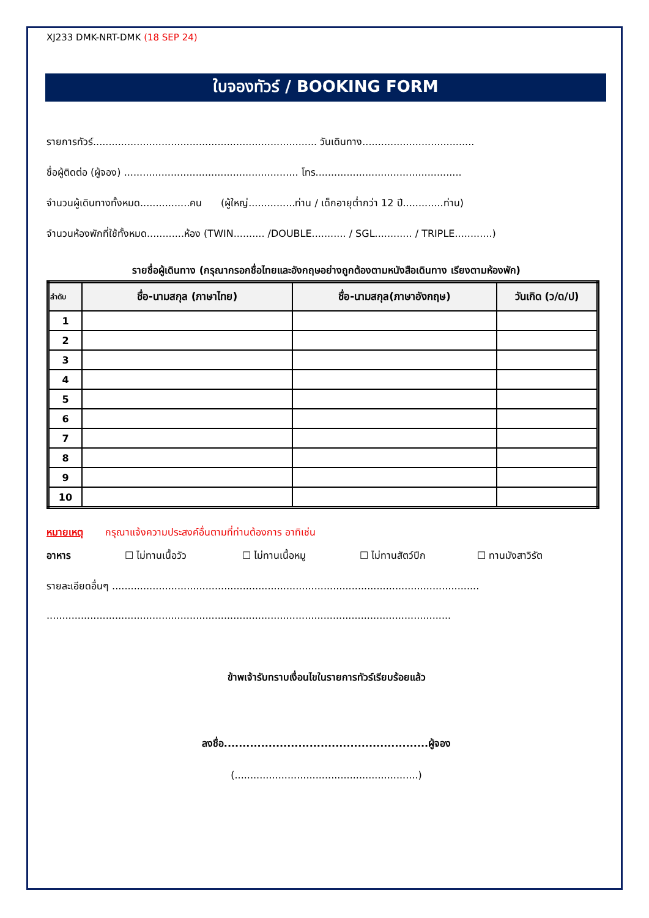XJ233 DMK-NRT-DMK (18 SEP 24)
ใบจองทัวร์ / BOOKING FORM
รายการทัวร์........................................................................ วันเดินทาง....................................
ชื่อผู้ติดต่อ (ผู้จอง) ........................................................ โทร...............................................
จำนวนผู้เดินทางทั้งหมด................คน (ผู้ใหญ่...............ท่าน / เด็กอายุต่ำกว่า 12 ปี.............ท่าน)
จำนวนห้องพักที่ใช้ทั้งหมด............ห้อง (TWIN.......... /DOUBLE........... / SGL............ / TRIPLE............)
รายชื่อผู้เดินทาง (กรุณากรอกชื่อไทยและอังกฤษอย่างถูกต้องตามหนังสือเดินทาง เรียงตามห้องพัก)
| ลำดับ | ชื่อ-นามสกุล (ภาษาไทย) | ชื่อ-นามสกุล(ภาษาอังกฤษ) | วันเกิด (ว/ด/ป) |
| --- | --- | --- | --- |
| 1 | | | |
| 2 | | | |
| 3 | | | |
| 4 | | | |
| 5 | | | |
| 6 | | | |
| 7 | | | |
| 8 | | | |
| 9 | | | |
| 10 | | | |
หมายเหตุ กรุณาแจ้งความประสงค์อื่นตามที่ท่านต้องการ อาทิเช่น
อาหาร ☐ ไม่ทานเนื้อวัว ☐ ไม่ทานเนื้อหมู ☐ ไม่ทานสัตว์ปีก ☐ ทานมังสาวิรัต
รายละเอียดอื่นๆ ......................................................................................................................
..................................................................................................................................
ข้าพเจ้ารับทราบเงื่อนไขในรายการทัวร์เรียบร้อยแล้ว
ลงชื่อ.......................................................ผู้จอง
(...........................................................)